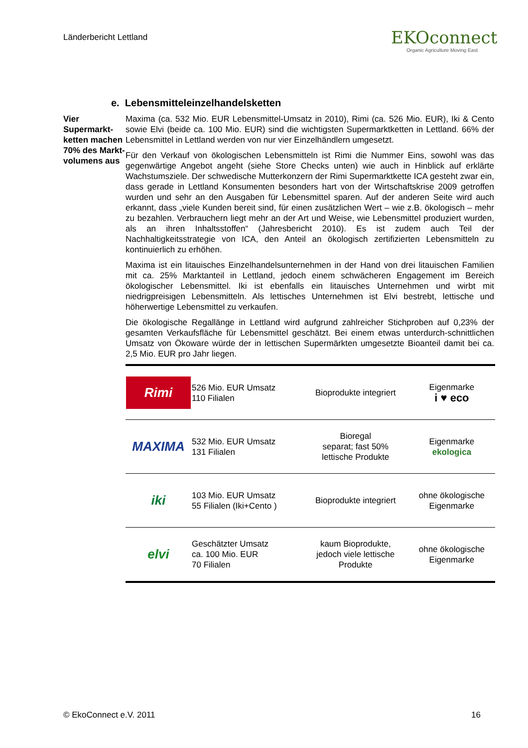Länderbericht Lettland
EKOconnect
Organic Agriculture Moving East
e. Lebensmitteleinzelhandelsketten
Vier Supermarkt-ketten machen 70% des Markt-volumens aus
Maxima (ca. 532 Mio. EUR Lebensmittel-Umsatz in 2010), Rimi (ca. 526 Mio. EUR), Iki & Cento sowie Elvi (beide ca. 100 Mio. EUR) sind die wichtigsten Supermarktketten in Lettland. 66% der Lebensmittel in Lettland werden von nur vier Einzelhändlern umgesetzt.
Für den Verkauf von ökologischen Lebensmitteln ist Rimi die Nummer Eins, sowohl was das gegenwärtige Angebot angeht (siehe Store Checks unten) wie auch in Hinblick auf erklärte Wachstumsziele. Der schwedische Mutterkonzern der Rimi Supermarktkette ICA gesteht zwar ein, dass gerade in Lettland Konsumenten besonders hart von der Wirtschaftskrise 2009 getroffen wurden und sehr an den Ausgaben für Lebensmittel sparen. Auf der anderen Seite wird auch erkannt, dass „viele Kunden bereit sind, für einen zusätzlichen Wert – wie z.B. ökologisch – mehr zu bezahlen. Verbrauchern liegt mehr an der Art und Weise, wie Lebensmittel produziert wurden, als an ihren Inhaltsstoffen“ (Jahresbericht 2010). Es ist zudem auch Teil der Nachhaltigkeitsstrategie von ICA, den Anteil an ökologisch zertifizierten Lebensmitteln zu kontinuierlich zu erhöhen.
Maxima ist ein litauisches Einzelhandelsunternehmen in der Hand von drei litauischen Familien mit ca. 25% Marktanteil in Lettland, jedoch einem schwächeren Engagement im Bereich ökologischer Lebensmittel. Iki ist ebenfalls ein litauisches Unternehmen und wirbt mit niedrigpreisigen Lebensmitteln. Als lettisches Unternehmen ist Elvi bestrebt, lettische und höherwertige Lebensmittel zu verkaufen.
Die ökologische Regallänge in Lettland wird aufgrund zahlreicher Stichproben auf 0,23% der gesamten Verkaufsfläche für Lebensmittel geschätzt. Bei einem etwas unterdurch-schnittlichen Umsatz von Ökoware würde der in lettischen Supermärkten umgesetzte Bioanteil damit bei ca. 2,5 Mio. EUR pro Jahr liegen.
| Rimi | 526 Mio. EUR Umsatz 110 Filialen | Bioprodukte integriert | Eigenmarke i ♥ eco |
| MAXIMA | 532 Mio. EUR Umsatz 131 Filialen | Bioregal separat; fast 50% lettische Produkte | Eigenmarke ekologica |
| iki | 103 Mio. EUR Umsatz 55 Filialen (Iki+Cento ) | Bioprodukte integriert | ohne ökologische Eigenmarke |
| elvi | Geschätzter Umsatz ca. 100 Mio. EUR 70 Filialen | kaum Bioprodukte, jedoch viele lettische Produkte | ohne ökologische Eigenmarke |
© EkoConnect e.V. 2011 16